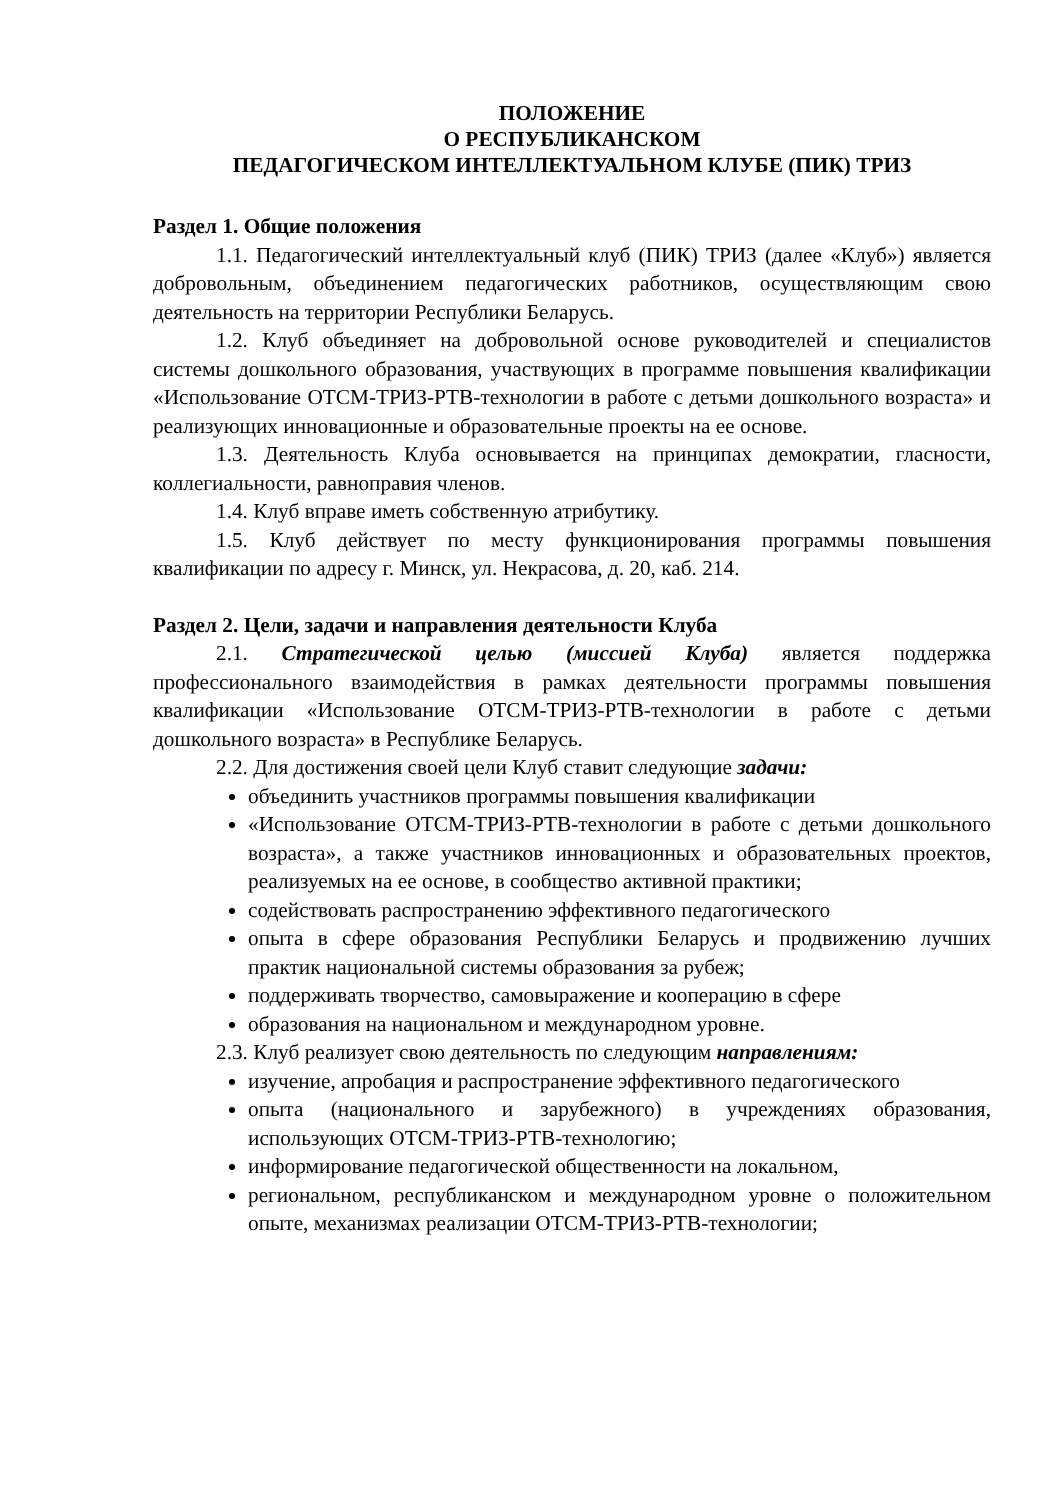ПОЛОЖЕНИЕ
О РЕСПУБЛИКАНСКОМ
ПЕДАГОГИЧЕСКОМ ИНТЕЛЛЕКТУАЛЬНОМ КЛУБЕ (ПИК) ТРИЗ
Раздел 1. Общие положения
1.1. Педагогический интеллектуальный клуб (ПИК) ТРИЗ (далее «Клуб») является добровольным, объединением педагогических работников, осуществляющим свою деятельность на территории Республики Беларусь.
1.2. Клуб объединяет на добровольной основе руководителей и специалистов системы дошкольного образования, участвующих в программе повышения квалификации «Использование ОТСМ-ТРИЗ-РТВ-технологии в работе с детьми дошкольного возраста» и реализующих инновационные и образовательные проекты на ее основе.
1.3. Деятельность Клуба основывается на принципах демократии, гласности, коллегиальности, равноправия членов.
1.4. Клуб вправе иметь собственную атрибутику.
1.5. Клуб действует по месту функционирования программы повышения квалификации по адресу г. Минск, ул. Некрасова, д. 20, каб. 214.
Раздел 2. Цели, задачи и направления деятельности Клуба
2.1. Стратегической целью (миссией Клуба) является поддержка профессионального взаимодействия в рамках деятельности программы повышения квалификации «Использование ОТСМ-ТРИЗ-РТВ-технологии в работе с детьми дошкольного возраста» в Республике Беларусь.
2.2. Для достижения своей цели Клуб ставит следующие задачи:
объединить участников программы повышения квалификации
«Использование ОТСМ-ТРИЗ-РТВ-технологии в работе с детьми дошкольного возраста», а также участников инновационных и образовательных проектов, реализуемых на ее основе, в сообщество активной практики;
содействовать распространению эффективного педагогического
опыта в сфере образования Республики Беларусь и продвижению лучших практик национальной системы образования за рубеж;
поддерживать творчество, самовыражение и кооперацию в сфере
образования на национальном и международном уровне.
2.3. Клуб реализует свою деятельность по следующим направлениям:
изучение, апробация и распространение эффективного педагогического
опыта (национального и зарубежного) в учреждениях образования, использующих ОТСМ-ТРИЗ-РТВ-технологию;
информирование педагогической общественности на локальном,
региональном, республиканском и международном уровне о положительном опыте, механизмах реализации ОТСМ-ТРИЗ-РТВ-технологии;